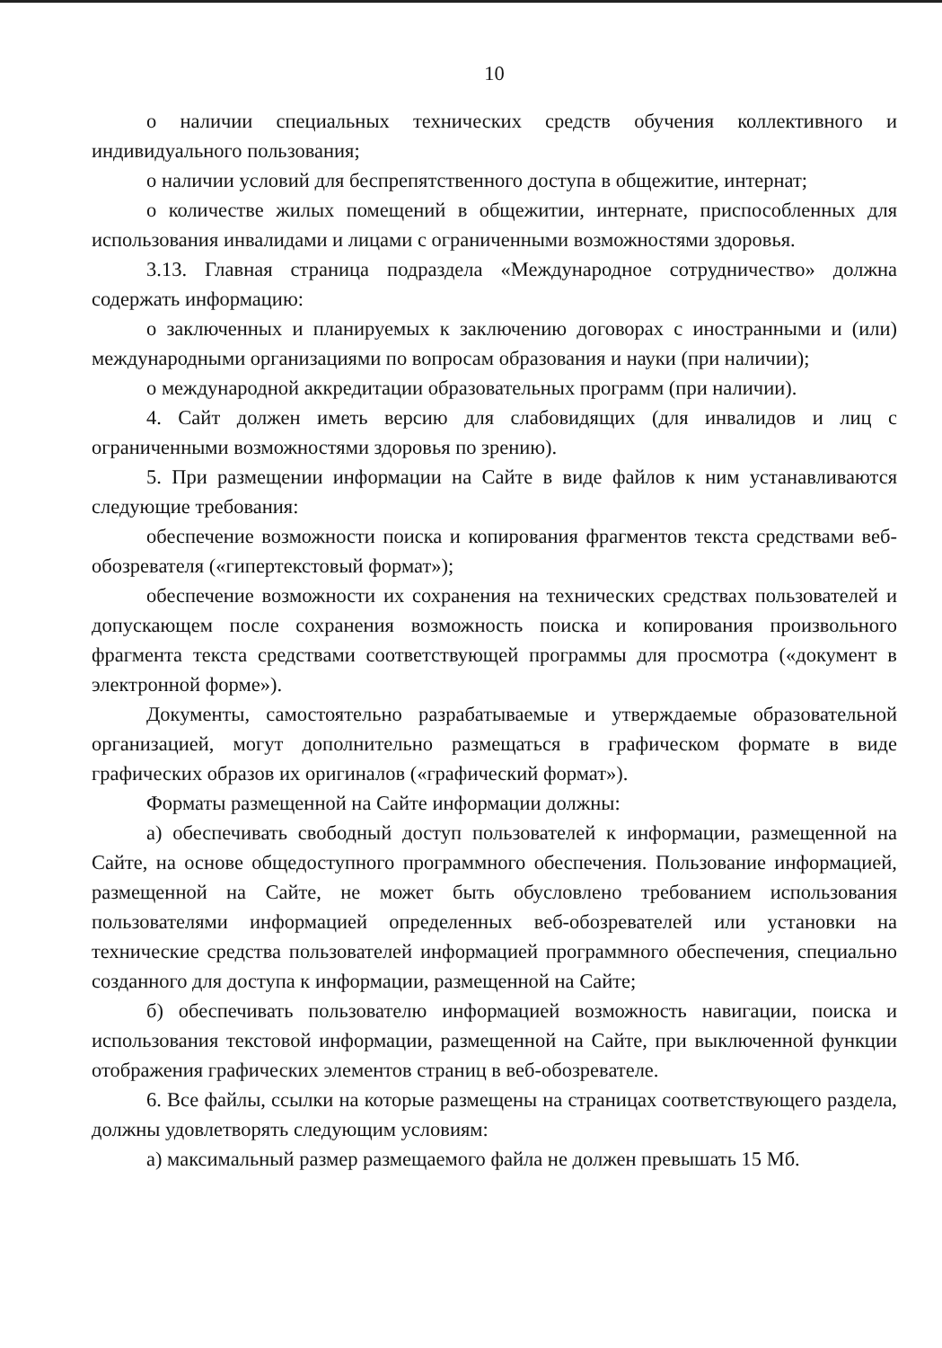10
о наличии специальных технических средств обучения коллективного и индивидуального пользования;
о наличии условий для беспрепятственного доступа в общежитие, интернат;
о количестве жилых помещений в общежитии, интернате, приспособленных для использования инвалидами и лицами с ограниченными возможностями здоровья.
3.13. Главная страница подраздела «Международное сотрудничество» должна содержать информацию:
о заключенных и планируемых к заключению договорах с иностранными и (или) международными организациями по вопросам образования и науки (при наличии);
о международной аккредитации образовательных программ (при наличии).
4. Сайт должен иметь версию для слабовидящих (для инвалидов и лиц с ограниченными возможностями здоровья по зрению).
5. При размещении информации на Сайте в виде файлов к ним устанавливаются следующие требования:
обеспечение возможности поиска и копирования фрагментов текста средствами веб-обозревателя («гипертекстовый формат»);
обеспечение возможности их сохранения на технических средствах пользователей и допускающем после сохранения возможность поиска и копирования произвольного фрагмента текста средствами соответствующей программы для просмотра («документ в электронной форме»).
Документы, самостоятельно разрабатываемые и утверждаемые образовательной организацией, могут дополнительно размещаться в графическом формате в виде графических образов их оригиналов («графический формат»).
Форматы размещенной на Сайте информации должны:
а) обеспечивать свободный доступ пользователей к информации, размещенной на Сайте, на основе общедоступного программного обеспечения. Пользование информацией, размещенной на Сайте, не может быть обусловлено требованием использования пользователями информацией определенных веб-обозревателей или установки на технические средства пользователей информацией программного обеспечения, специально созданного для доступа к информации, размещенной на Сайте;
б) обеспечивать пользователю информацией возможность навигации, поиска и использования текстовой информации, размещенной на Сайте, при выключенной функции отображения графических элементов страниц в веб-обозревателе.
6. Все файлы, ссылки на которые размещены на страницах соответствующего раздела, должны удовлетворять следующим условиям:
а) максимальный размер размещаемого файла не должен превышать 15 Мб.